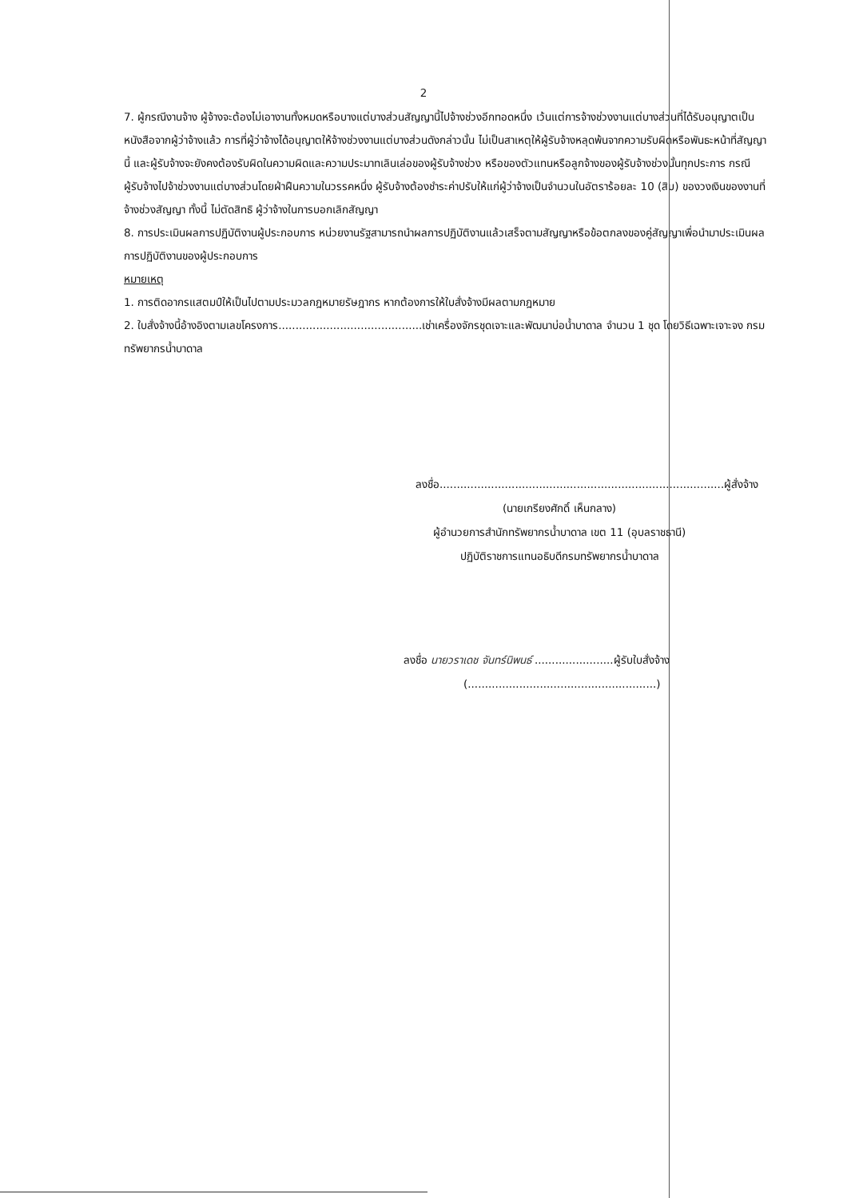2
7. ผู้กรณีงานจ้าง ผู้จ้างจะต้องไม่เอางานทั้งหมดหรือบางแต่บางส่วนสัญญานี้ไปจ้างช่วงอีกทอดหนึ่ง เว้นแต่การจ้างช่วงงานแต่บางส่วนที่ได้รับอนุญาตเป็นหนังสือจากผู้ว่าจ้างแล้ว การที่ผู้ว่าจ้างได้อนุญาตให้จ้างช่วงงานแต่บางส่วนดังกล่าวนั้น ไม่เป็นสาเหตุให้ผู้รับจ้างหลุดพ้นจากความรับผิดหรือพันธะหน้าที่สัญญานี้ และผู้รับจ้างจะยังคงต้องรับผิดในความผิดและความประมาทเลินเล่อของผู้รับจ้างช่วง หรือของตัวแทนหรือลูกจ้างของผู้รับจ้างช่วงนั้นทุกประการ กรณีผู้รับจ้างไปจ้าช่วงงานแต่บางส่วนโดยฝ่าฝืนความในวรรคหนึ่ง ผู้รับจ้างต้องชำระค่าปรับให้แก่ผู้ว่าจ้างเป็นจำนวนในอัตราร้อยละ 10 (สิบ) ของวงเงินของงานที่จ้างช่วงสัญญา ทั้งนี้ ไม่ตัดสิทธิ ผู้ว่าจ้างในการบอกเลิกสัญญา
8. การประเมินผลการปฏิบัติงานผู้ประกอบการ หน่วยงานรัฐสามารถนำผลการปฏิบัติงานแล้วเสร็จตามสัญญาหรือข้อตกลงของคู่สัญญาเพื่อนำมาประเมินผลการปฏิบัติงานของผู้ประกอบการ
หมายเหตุ
1. การติดอากรแสตมป์ให้เป็นไปตามประมวลกฎหมายรัษฎากร หากต้องการให้ใบสั่งจ้างมีผลตามกฎหมาย
2. ใบสั่งจ้างนี้อ้างอิงตามเลขโครงการ..........................................เช่าเครื่องจักรชุดเจาะและพัฒนาบ่อน้ำบาดาล จำนวน 1 ชุด โดยวิธีเฉพาะเจาะจง กรมทรัพยากรน้ำบาดาล
ลงชื่อ...................................................................................ผู้สั่งจ้าง
(นายเกรียงศักดิ์ เห็นกลาง)
ผู้อำนวยการสำนักทรัพยากรน้ำบาดาล เขต 11 (อุบลราชธานี)
ปฏิบัติราชการแทนอธิบดีกรมทรัพยากรน้ำบาดาล
ลงชื่อ นายวราเดช จันทร์นิพนธ์ .......................ผู้รับใบสั่งจ้าง
(.......................................................)